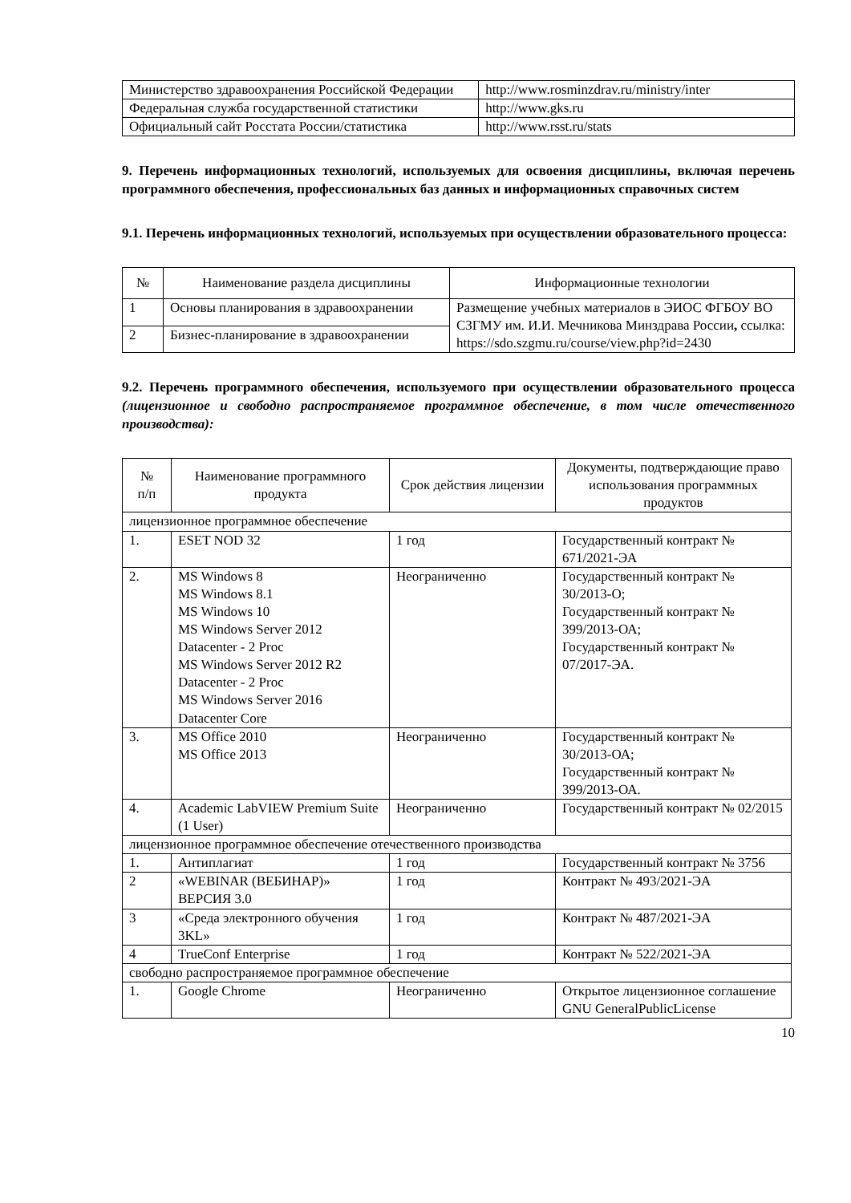| Министерство здравоохранения Российской Федерации | http://www.rosminzdrav.ru/ministry/inter |
| Федеральная служба государственной статистики | http://www.gks.ru |
| Официальный сайт Росстата России/статистика | http://www.rsst.ru/stats |
9. Перечень информационных технологий, используемых для освоения дисциплины, включая перечень программного обеспечения, профессиональных баз данных и информационных справочных систем
9.1. Перечень информационных технологий, используемых при осуществлении образовательного процесса:
| № | Наименование раздела дисциплины | Информационные технологии |
| --- | --- | --- |
| 1 | Основы планирования в здравоохранении | Размещение учебных материалов в ЭИОС ФГБОУ ВО СЗГМУ им. И.И. Мечникова Минздрава России , ссылка: https://sdo.szgmu.ru/course/view.php?id=2430 |
| 2 | Бизнес-планирование в здравоохранении | |
9.2. Перечень программного обеспечения, используемого при осуществлении образовательного процесса (лицензионное и свободно распространяемое программное обеспечение, в том числе отечественного производства):
| № п/п | Наименование программного продукта | Срок действия лицензии | Документы, подтверждающие право использования программных продуктов |
| --- | --- | --- | --- |
| лицензионное программное обеспечение | | | |
| 1. | ESET NOD 32 | 1 год | Государственный контракт № 671/2021-ЭА |
| 2. | MS Windows 8 MS Windows 8.1 MS Windows 10 MS Windows Server 2012 Datacenter - 2 Proc MS Windows Server 2012 R2 Datacenter - 2 Proc MS Windows Server 2016 Datacenter Core | Неограниченно | Государственный контракт № 30/2013-О; Государственный контракт № 399/2013-ОА; Государственный контракт № 07/2017-ЭА. |
| 3. | MS Office 2010 MS Office 2013 | Неограниченно | Государственный контракт № 30/2013-ОА; Государственный контракт № 399/2013-ОА. |
| 4. | Academic LabVIEW Premium Suite (1 User) | Неограниченно | Государственный контракт № 02/2015 |
| лицензионное программное обеспечение отечественного производства | | | |
| 1. | Антиплагиат | 1 год | Государственный контракт № 3756 |
| 2 | «WEBINAR (ВЕБИНАР)» ВЕРСИЯ 3.0 | 1 год | Контракт № 493/2021-ЭА |
| 3 | «Среда электронного обучения 3KL» | 1 год | Контракт № 487/2021-ЭА |
| 4 | TrueConf Enterprise | 1 год | Контракт № 522/2021-ЭА |
| свободно распространяемое программное обеспечение | | | |
| 1. | Google Chrome | Неограниченно | Открытое лицензионное соглашение GNU GeneralPublicLicense |
10